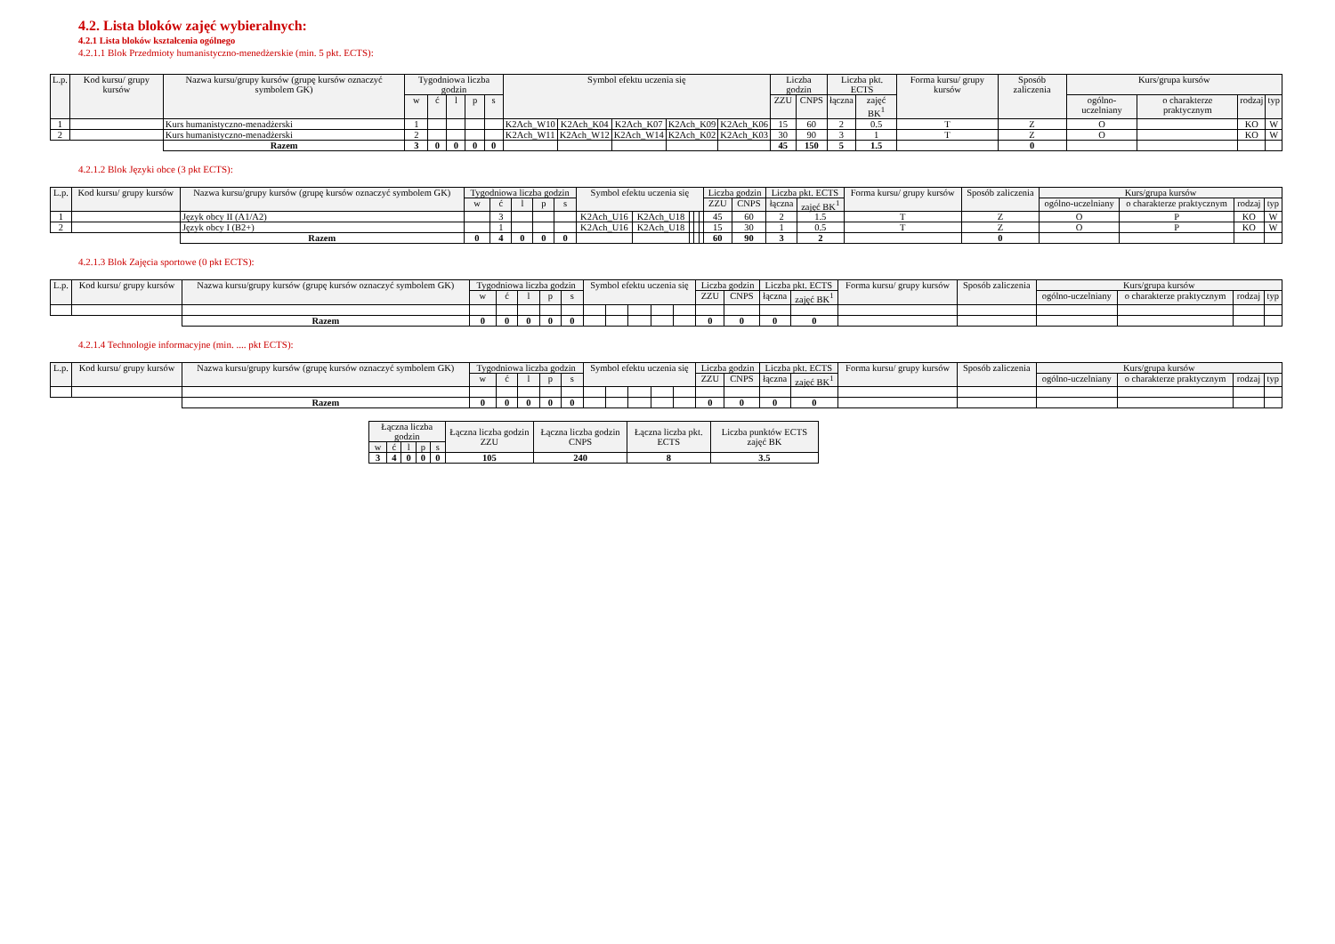4.2. Lista bloków zajęć wybieralnych:
4.2.1 Lista bloków kształcenia ogólnego
4.2.1.1 Blok Przedmioty humanistyczno-menedżerskie (min. 5 pkt. ECTS):
| L.p. | Kod kursu/ grupy kursów | Nazwa kursu/grupy kursów (grupę kursów oznaczyć symbolem GK) | Tygodniowa liczba godzin | | | | | Symbol efektu uczenia się | | | | | Liczba godzin | | Liczba pkt. ECTS | | Forma kursu/ grupy kursów | Sposób zaliczenia | Kurs/grupa kursów | | | |
| --- | --- | --- | --- | --- | --- | --- | --- | --- | --- | --- | --- | --- | --- | --- | --- | --- | --- | --- | --- | --- | --- | --- |
| | | | w | ć | l | p | s | | | | | | ZZU | CNPS | łączna | zajęć BK<sup>1</sup> | | | ogólno-uczelniany | o charakterze praktycznym | rodzaj | typ |
| 1 | | Kurs humanistyczno-menadżerski | 1 | | | | | K2Ach_W10 | K2Ach_K04 | K2Ach_K07 | K2Ach_K09 | K2Ach_K06 | 15 | 60 | 2 | 0.5 | T | Z | O | | KO | W |
| 2 | | Kurs humanistyczno-menadżerski | 2 | | | | | K2Ach_W11 | K2Ach_W12 | K2Ach_W14 | K2Ach_K02 | K2Ach_K03 | 30 | 90 | 3 | 1 | T | Z | O | | KO | W |
| | | Razem | 3 | 0 | 0 | 0 | 0 | | | | | | 45 | 150 | 5 | 1.5 | | 0 | | | | |
4.2.1.2 Blok Języki obce (3 pkt ECTS):
| L.p. | Kod kursu/ grupy kursów | Nazwa kursu/grupy kursów (grupę kursów oznaczyć symbolem GK) | Tygodniowa liczba godzin | | | | | Symbol efektu uczenia się | | | | | Liczba godzin | | Liczba pkt. ECTS | | Forma kursu/ grupy kursów | Sposób zaliczenia | Kurs/grupa kursów | | | |
| --- | --- | --- | --- | --- | --- | --- | --- | --- | --- | --- | --- | --- | --- | --- | --- | --- | --- | --- | --- | --- | --- | --- |
| | | | w | ć | l | p | s | | | | | | ZZU | CNPS | łączna | zajęć BK<sup>1</sup> | | | ogólno-uczelniany | o charakterze praktycznym | rodzaj | typ |
| 1 | | Język obcy II (A1/A2) | | 3 | | | | K2Ach_U16 | K2Ach_U18 | | | | 45 | 60 | 2 | 1.5 | T | Z | O | P | KO | W |
| 2 | | Język obcy I (B2+) | | 1 | | | | K2Ach_U16 | K2Ach_U18 | | | | 15 | 30 | 1 | 0.5 | T | Z | O | P | KO | W |
| | | Razem | 0 | 4 | 0 | 0 | 0 | | | | | | 60 | 90 | 3 | 2 | | 0 | | | | |
4.2.1.3 Blok Zajęcia sportowe (0 pkt ECTS):
| L.p. | Kod kursu/ grupy kursów | Nazwa kursu/grupy kursów (grupę kursów oznaczyć symbolem GK) | Tygodniowa liczba godzin | | | | | Symbol efektu uczenia się | | | | | Liczba godzin | | Liczba pkt. ECTS | | Forma kursu/ grupy kursów | Sposób zaliczenia | Kurs/grupa kursów | | | |
| --- | --- | --- | --- | --- | --- | --- | --- | --- | --- | --- | --- | --- | --- | --- | --- | --- | --- | --- | --- | --- | --- | --- |
| | | | w | ć | l | p | s | | | | | | ZZU | CNPS | łączna | zajęć BK<sup>1</sup> | | | ogólno-uczelniany | o charakterze praktycznym | rodzaj | typ |
| | | Razem | 0 | 0 | 0 | 0 | 0 | | | | | | 0 | 0 | 0 | 0 | | | | | | |
4.2.1.4 Technologie informacyjne (min. .... pkt ECTS):
| L.p. | Kod kursu/ grupy kursów | Nazwa kursu/grupy kursów (grupę kursów oznaczyć symbolem GK) | Tygodniowa liczba godzin | | | | | Symbol efektu uczenia się | | | | | Liczba godzin | | Liczba pkt. ECTS | | Forma kursu/ grupy kursów | Sposób zaliczenia | Kurs/grupa kursów | | | |
| --- | --- | --- | --- | --- | --- | --- | --- | --- | --- | --- | --- | --- | --- | --- | --- | --- | --- | --- | --- | --- | --- | --- |
| | | | w | ć | l | p | s | | | | | | ZZU | CNPS | łączna | zajęć BK<sup>1</sup> | | | ogólno-uczelniany | o charakterze praktycznym | rodzaj | typ |
| | | Razem | 0 | 0 | 0 | 0 | 0 | | | | | | 0 | 0 | 0 | 0 | | | | | | |
| Łączna liczba godzin | | | | | Łączna liczba godzin ZZU | Łączna liczba godzin CNPS | Łączna liczba pkt. ECTS | Liczba punktów ECTS zajęć BK |
| --- | --- | --- | --- | --- | --- | --- | --- | --- |
| w | ć | l | p | s | | | | |
| 3 | 4 | 0 | 0 | 0 | 105 | 240 | 8 | 3.5 |